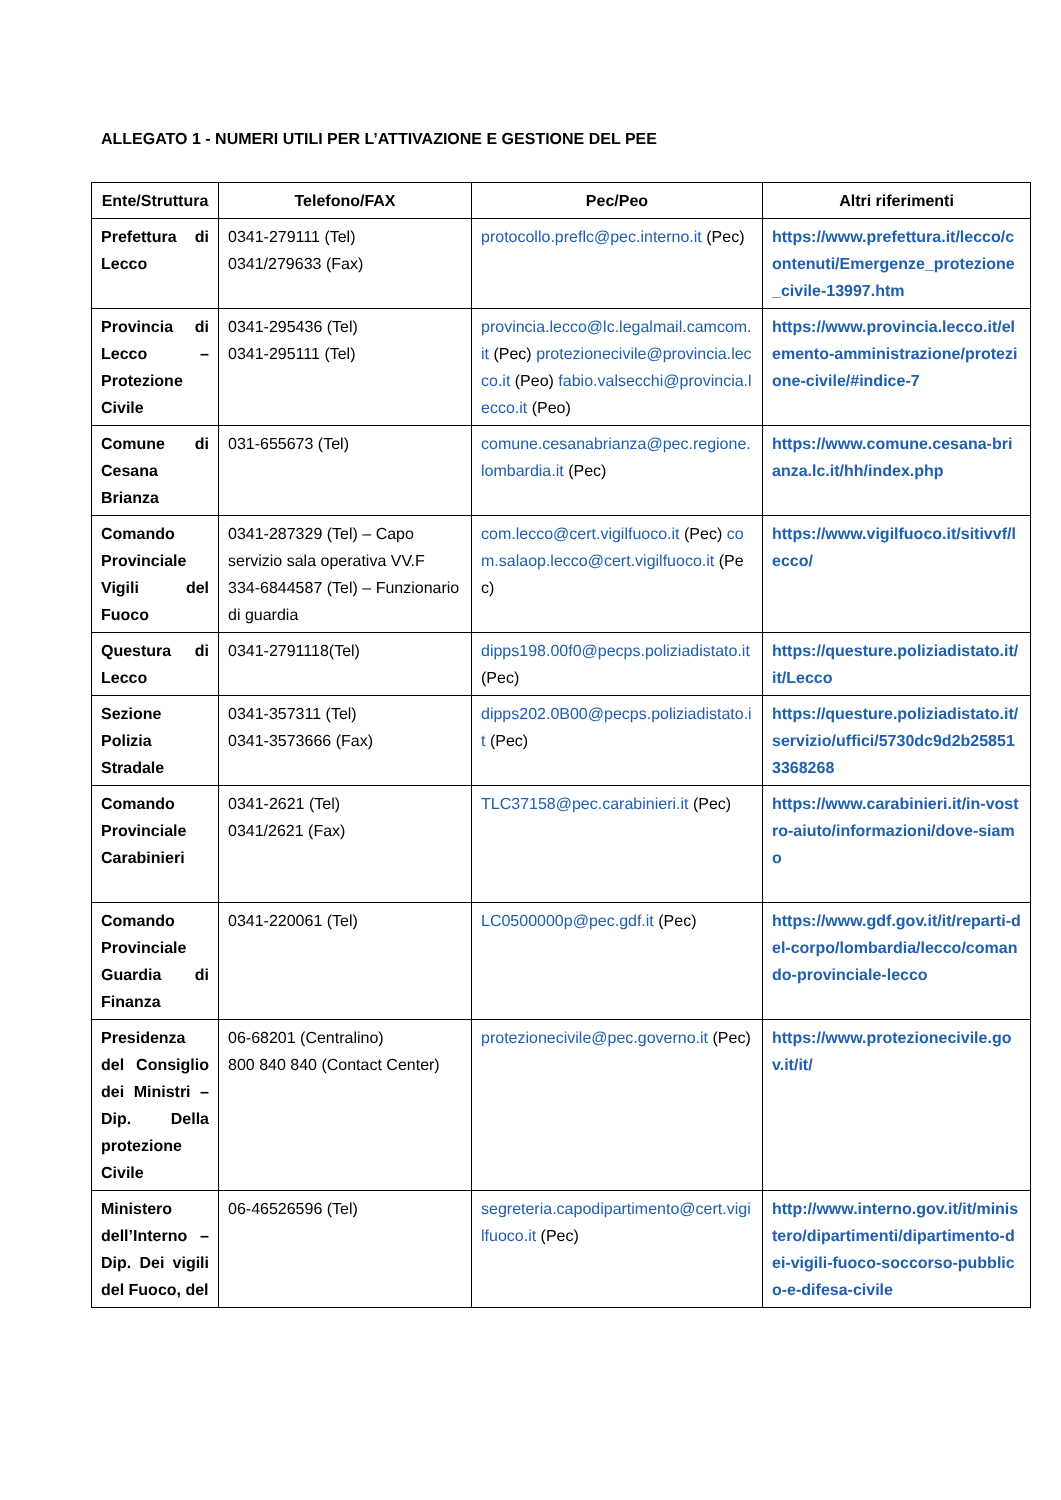ALLEGATO 1 - NUMERI UTILI PER L’ATTIVAZIONE E GESTIONE DEL PEE
| Ente/Struttura | Telefono/FAX | Pec/Peo | Altri riferimenti |
| --- | --- | --- | --- |
| Prefettura di Lecco | 0341-279111 (Tel) 0341/279633 (Fax) | protocollo.preflc@pec.interno.it (Pec) | https://www.prefettura.it/lecco/contenuti/Emergenze_protezione_civile-13997.htm |
| Provincia di Lecco – Protezione Civile | 0341-295436 (Tel) 0341-295111 (Tel) | provincia.lecco@lc.legalmail.camcom.it (Pec) protezionecivile@provincia.lecco.it (Peo) fabio.valsecchi@provincia.lecco.it (Peo) | https://www.provincia.lecco.it/elemento-amministrazione/protezione-civile/#indice-7 |
| Comune di Cesana Brianza | 031-655673 (Tel) | comune.cesanabrianza@pec.regione.lombardia.it (Pec) | https://www.comune.cesana-brianza.lc.it/hh/index.php |
| Comando Provinciale Vigili del Fuoco | 0341-287329 (Tel) – Capo servizio sala operativa VV.F 334-6844587 (Tel) – Funzionario di guardia | com.lecco@cert.vigilfuoco.it (Pec) com.salaop.lecco@cert.vigilfuoco.it (Pec) | https://www.vigilfuoco.it/sitivvf/lecco/ |
| Questura di Lecco | 0341-2791118(Tel) | dipps198.00f0@pecps.poliziadistato.it (Pec) | https://questure.poliziadistato.it/it/Lecco |
| Sezione Polizia Stradale | 0341-357311 (Tel) 0341-3573666 (Fax) | dipps202.0B00@pecps.poliziadistato.it (Pec) | https://questure.poliziadistato.it/servizio/uffici/5730dc9d2b258513368268 |
| Comando Provinciale Carabinieri | 0341-2621 (Tel) 0341/2621 (Fax) | TLC37158@pec.carabinieri.it (Pec) | https://www.carabinieri.it/in-vostro-aiuto/informazioni/dove-siamo |
| Comando Provinciale Guardia di Finanza | 0341-220061 (Tel) | LC0500000p@pec.gdf.it (Pec) | https://www.gdf.gov.it/it/reparti-del-corpo/lombardia/lecco/comando-provinciale-lecco |
| Presidenza del Consiglio dei Ministri – Dip. Della protezione Civile | 06-68201 (Centralino) 800 840 840 (Contact Center) | protezionecivile@pec.governo.it (Pec) | https://www.protezionecivile.gov.it/it/ |
| Ministero dell’Interno – Dip. Dei vigili del Fuoco, del | 06-46526596 (Tel) | segreteria.capodipartimento@cert.vigilfuoco.it (Pec) | http://www.interno.gov.it/it/ministero/dipartimenti/dipartimento-dei-vigili-fuoco-soccorso-pubblico-e-difesa-civile |